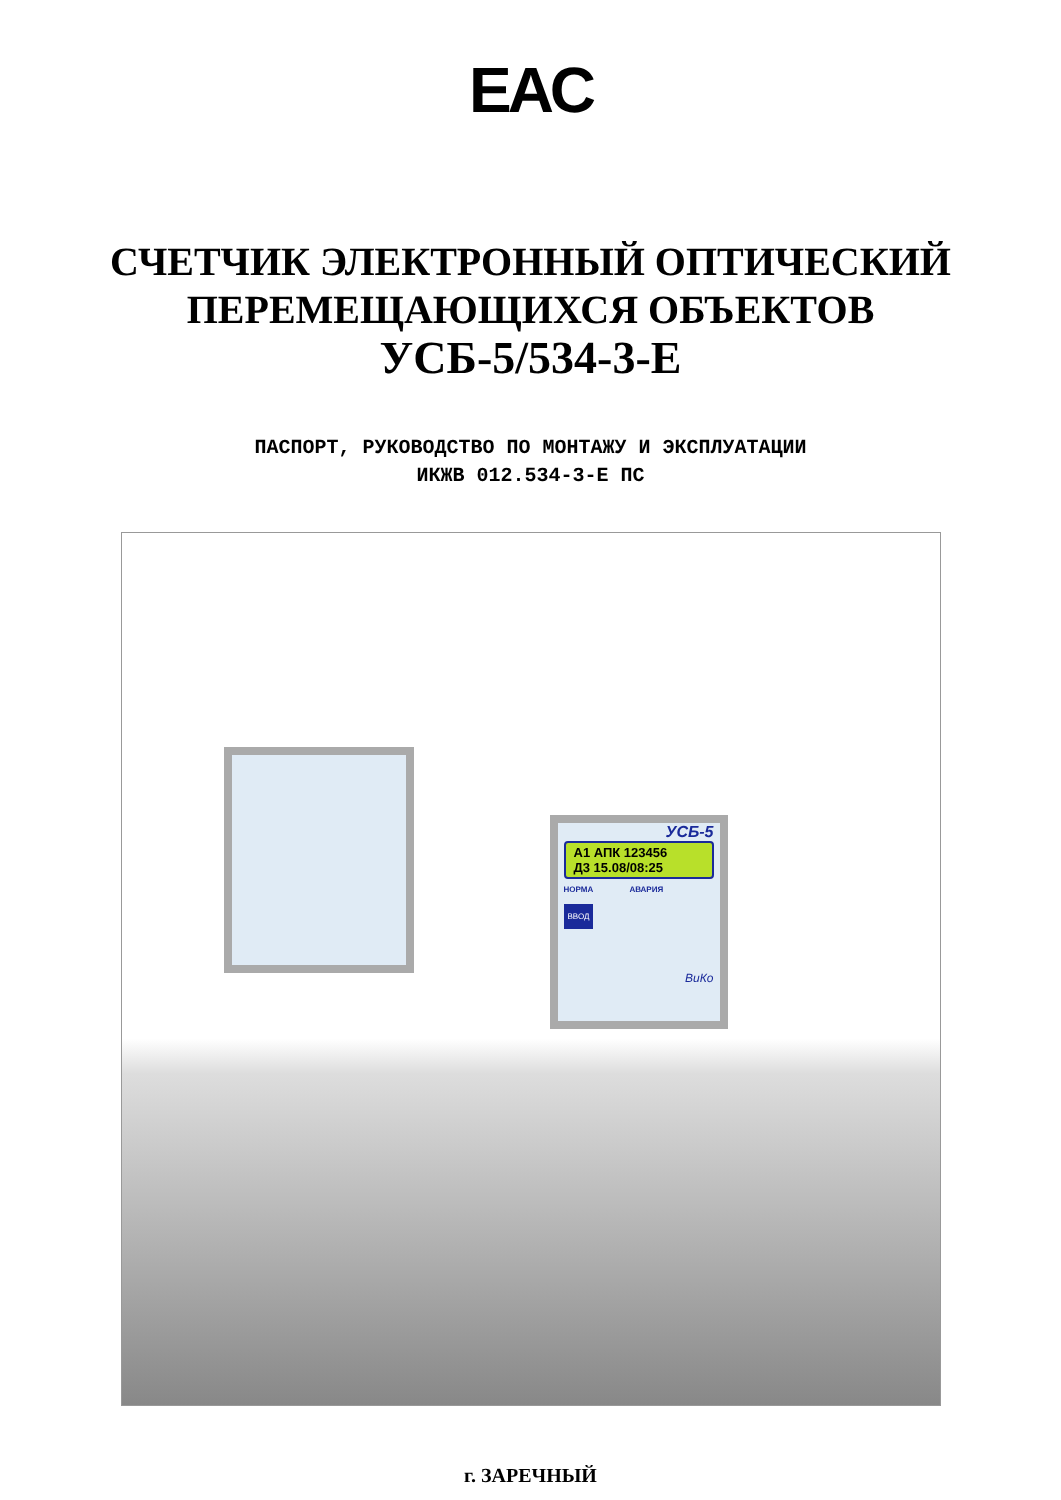EAC
СЧЕТЧИК ЭЛЕКТРОННЫЙ ОПТИЧЕСКИЙ
ПЕРЕМЕЩАЮЩИХСЯ ОБЪЕКТОВ
УСБ-5/534-3-Е
ПАСПОРТ, РУКОВОДСТВО ПО МОНТАЖУ И ЭКСПЛУАТАЦИИ
ИКЖВ 012.534-3-Е ПС
УСБ-5
А1 АПК 123456
Д3 15.08/08:25
НОРМА АВАРИЯ
ВВОД
ВиКо
г. ЗАРЕЧНЫЙ